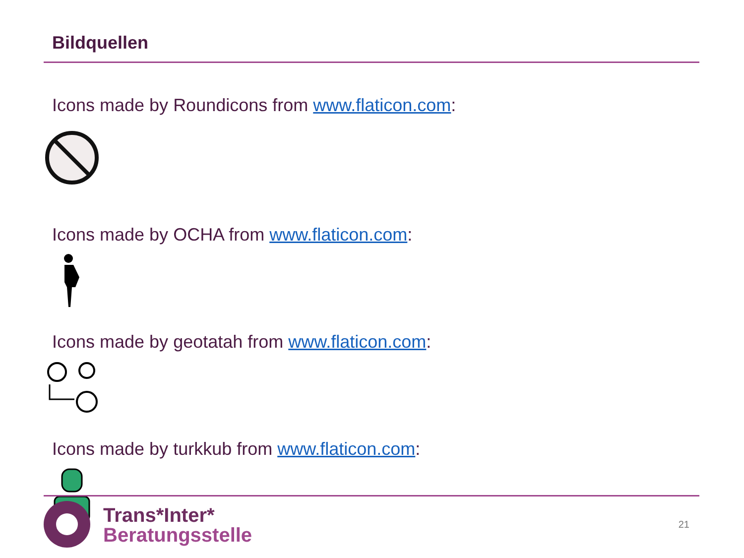Bildquellen
Icons made by Roundicons from www.flaticon.com:
Icons made by OCHA from www.flaticon.com:
Icons made by geotatah from www.flaticon.com:
Icons made by turkkub from www.flaticon.com:
Trans*Inter*
Beratungsstelle
21